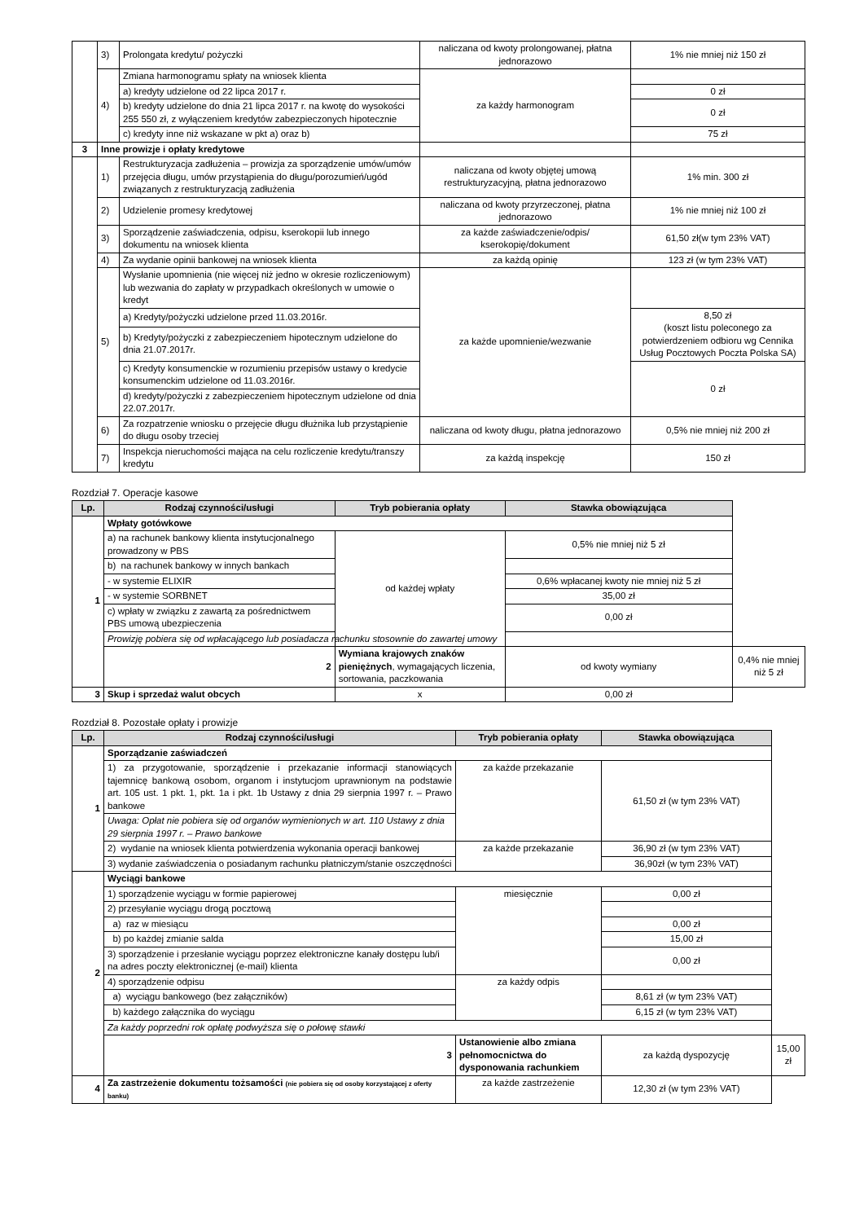| | 3) | Prolongata kredytu/ pożyczki | naliczana od kwoty prolongowanej, płatna jednorazowo | 1% nie mniej niż 150 zł |
| | 4) | Zmiana harmonogramu spłaty na wniosek klienta | za każdy harmonogram | |
| | | a) kredyty udzielone od 22 lipca 2017 r. | | 0 zł |
| | | b) kredyty udzielone do dnia 21 lipca 2017 r. na kwotę do wysokości 255 550 zł, z wyłączeniem kredytów zabezpieczonych hipotecznie | | 0 zł |
| | | c) kredyty inne niż wskazane w pkt a) oraz b) | | 75 zł |
| 3 | Inne prowizje i opłaty kredytowe | | | |
| | 1) | Restrukturyzacja zadłużenia – prowizja za sporządzenie umów/umów przejęcia długu, umów przystąpienia do długu/porozumień/ugód związanych z restrukturyzacją zadłużenia | naliczana od kwoty objętej umową restrukturyzacyjną, płatna jednorazowo | 1% min. 300 zł |
| | 2) | Udzielenie promesy kredytowej | naliczana od kwoty przyrzeczonej, płatna jednorazowo | 1% nie mniej niż 100 zł |
| | 3) | Sporządzenie zaświadczenia, odpisu, kserokopii lub innego dokumentu na wniosek klienta | za każde zaświadczenie/odpis/ kserokopię/dokument | 61,50 zł(w tym 23% VAT) |
| | 4) | Za wydanie opinii bankowej na wniosek klienta | za każdą opinię | 123 zł (w tym 23% VAT) |
| | 5) | Wysłanie upomnienia (nie więcej niż jedno w okresie rozliczeniowym) lub wezwania do zapłaty w przypadkach określonych w umowie o kredyt | za każde upomnienie/wezwanie | |
| | | a) Kredyty/pożyczki udzielone przed 11.03.2016r. | | 8,50 zł (koszt listu poleconego za potwierdzeniem odbioru wg Cennika Usług Pocztowych Poczta Polska SA) |
| | | b) Kredyty/pożyczki z zabezpieczeniem hipotecznym udzielone do dnia 21.07.2017r. | | |
| | | c) Kredyty konsumenckie w rozumieniu przepisów ustawy o kredycie konsumenckim udzielone od 11.03.2016r. | | 0 zł |
| | | d) kredyty/pożyczki z zabezpieczeniem hipotecznym udzielone od dnia 22.07.2017r. | | |
| | 6) | Za rozpatrzenie wniosku o przejęcie długu dłużnika lub przystąpienie do długu osoby trzeciej | naliczana od kwoty długu, płatna jednorazowo | 0,5% nie mniej niż 200 zł |
| | 7) | Inspekcja nieruchomości mająca na celu rozliczenie kredytu/transzy kredytu | za każdą inspekcję | 150 zł |
Rozdział 7. Operacje kasowe
| Lp. | Rodzaj czynności/usługi | Tryb pobierania opłaty | Stawka obowiązująca | |
| --- | --- | --- | --- | --- |
| 1 | Wpłaty gotówkowe | | | |
| | a) na rachunek bankowy klienta instytucjonalnego prowadzony w PBS | od każdej wpłaty | 0,5% nie mniej niż 5 zł | |
| | b) na rachunek bankowy w innych bankach | | | |
| | - w systemie ELIXIR | | 0,6% wpłacanej kwoty nie mniej niż 5 zł | |
| | - w systemie SORBNET | | 35,00 zł | |
| | c) wpłaty w związku z zawartą za pośrednictwem PBS umową ubezpieczenia | | 0,00 zł | |
| | Prowizję pobiera się od wpłacającego lub posiadacza rachunku stosownie do zawartej umowy | | | |
| | 2 | Wymiana krajowych znaków pieniężnych , wymagających liczenia, sortowania, paczkowania | od kwoty wymiany | 0,4% nie mniej niż 5 zł |
| 3 | Skup i sprzedaż walut obcych | x | 0,00 zł | |
Rozdział 8. Pozostałe opłaty i prowizje
| Lp. | Rodzaj czynności/usługi | Tryb pobierania opłaty | Stawka obowiązująca | |
| --- | --- | --- | --- | --- |
| 1 | Sporządzanie zaświadczeń | | | |
| | 1) za przygotowanie, sporządzenie i przekazanie informacji stanowiących tajemnicę bankową osobom, organom i instytucjom uprawnionym na podstawie art. 105 ust. 1 pkt. 1, pkt. 1a i pkt. 1b Ustawy z dnia 29 sierpnia 1997 r. – Prawo bankowe | za każde przekazanie | 61,50 zł (w tym 23% VAT) | |
| | Uwaga: Opłat nie pobiera się od organów wymienionych w art. 110 Ustawy z dnia 29 sierpnia 1997 r. – Prawo bankowe | | | |
| | 2) wydanie na wniosek klienta potwierdzenia wykonania operacji bankowej | za każde przekazanie | 36,90 zł (w tym 23% VAT) | |
| | 3) wydanie zaświadczenia o posiadanym rachunku płatniczym/stanie oszczędności | | 36,90zł (w tym 23% VAT) | |
| 2 | Wyciągi bankowe | | | |
| | 1) sporządzenie wyciągu w formie papierowej | miesięcznie | 0,00 zł | |
| | 2) przesyłanie wyciągu drogą pocztową | | | |
| | a) raz w miesiącu | | 0,00 zł | |
| | b) po każdej zmianie salda | | 15,00 zł | |
| | 3) sporządzenie i przesłanie wyciągu poprzez elektroniczne kanały dostępu lub/i na adres poczty elektronicznej (e-mail) klienta | | 0,00 zł | |
| | 4) sporządzenie odpisu | za każdy odpis | | |
| | a) wyciągu bankowego (bez załączników) | | 8,61 zł (w tym 23% VAT) | |
| | b) każdego załącznika do wyciągu | | 6,15 zł (w tym 23% VAT) | |
| | Za każdy poprzedni rok opłatę podwyższa się o połowę stawki | | | |
| | 3 | Ustanowienie albo zmiana pełnomocnictwa do dysponowania rachunkiem | za każdą dyspozycję | 15,00 zł |
| 4 | Za zastrzeżenie dokumentu tożsamości (nie pobiera się od osoby korzystającej z oferty banku) | za każde zastrzeżenie | 12,30 zł (w tym 23% VAT) | |